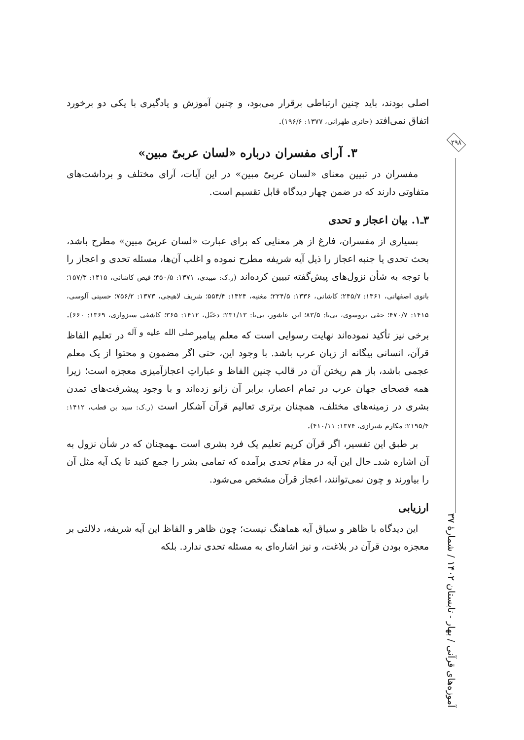۲۹۸
آموزه‌های قرآنی / بهار - تابستان ۱۴۰۲ / شمارهٔ ۳۷
اصلی بودند، باید چنین ارتباطی برقرار می‌بود، و چنین آموزش و یادگیری با یکی دو برخورد اتفاق نمی‌افتد (حائری طهرانی، ۱۳۷۷: ۱۹۶/۶).
۳. آرای مفسران درباره «لسان عربیّ مبین»
مفسران در تبیین معنای «لسان عربیّ مبین» در این آیات، آرای مختلف و برداشت‌های متفاوتی دارند که در ضمن چهار دیدگاه قابل تقسیم است.
۳ـ۱. بیان اعجاز و تحدی
بسیاری از مفسران، فارغ از هر معنایی که برای عبارت «لسان عربیّ مبین» مطرح باشد، بحث تحدی یا جنبه اعجاز را ذیل آیه شریفه مطرح نموده و اغلب آن‌ها، مسئله تحدی و اعجاز را با توجه به شأن نزول‌های پیش‌گفته تبیین کرده‌اند (ر.ک: میبدی، ۱۳۷۱: ۴۵۰/۵؛ فیض کاشانی، ۱۴۱۵: ۱۵۷/۳؛ بانوی اصفهانی، ۱۳۶۱: ۲۴۵/۷؛ کاشانی، ۱۳۳۶: ۲۲۴/۵؛ مغنیه، ۱۴۲۴: ۵۵۴/۴؛ شریف لاهیجی، ۱۳۷۳: ۷۵۶/۲؛ حسینی آلوسی، ۱۴۱۵: ۴۷۰/۷؛ حقی بروسوی، بی‌تا: ۸۳/۵؛ ابن عاشور، بی‌تا: ۲۳۱/۱۳؛ دخیّل، ۱۴۱۲: ۳۶۵؛ کاشفی سبزواری، ۱۳۶۹: ۶۶۰). برخی نیز تأکید نموده‌اند نهایت رسوایی است که معلم پیامبر<sup>صلی الله علیه و آله</sup> در تعلیم الفاظ قرآن، انسانی بیگانه از زبان عرب باشد. با وجود این، حتی اگر مضمون و محتوا از یک معلم عجمی باشد، باز هم ریختن آن در قالب چنین الفاظ و عباراتِ اعجازآمیزی معجزه است؛ زیرا همه فصحای جهان عرب در تمام اعصار، برابر آن زانو زده‌اند و با وجود پیشرفت‌های تمدن بشری در زمینه‌های مختلف، همچنان برتری تعالیم قرآن آشکار است (ر.ک: سید بن قطب، ۱۴۱۲: ۲۱۹۵/۴؛ مکارم شیرازی، ۱۳۷۴: ۴۱۰/۱۱).
بر طبق این تفسیر، اگر قرآن کریم تعلیم یک فرد بشری است ـهمچنان که در شأن نزول به آن اشاره شدـ حال این آیه در مقام تحدی برآمده که تمامی بشر را جمع کنید تا یک آیه مثل آن را بیاورند و چون نمی‌توانند، اعجاز قرآن مشخص می‌شود.
ارزیابی
این دیدگاه با ظاهر و سیاق آیه هماهنگ نیست؛ چون ظاهر و الفاظ این آیه شریفه، دلالتی بر معجزه بودن قرآن در بلاغت، و نیز اشاره‌ای به مسئله تحدی ندارد. بلکه